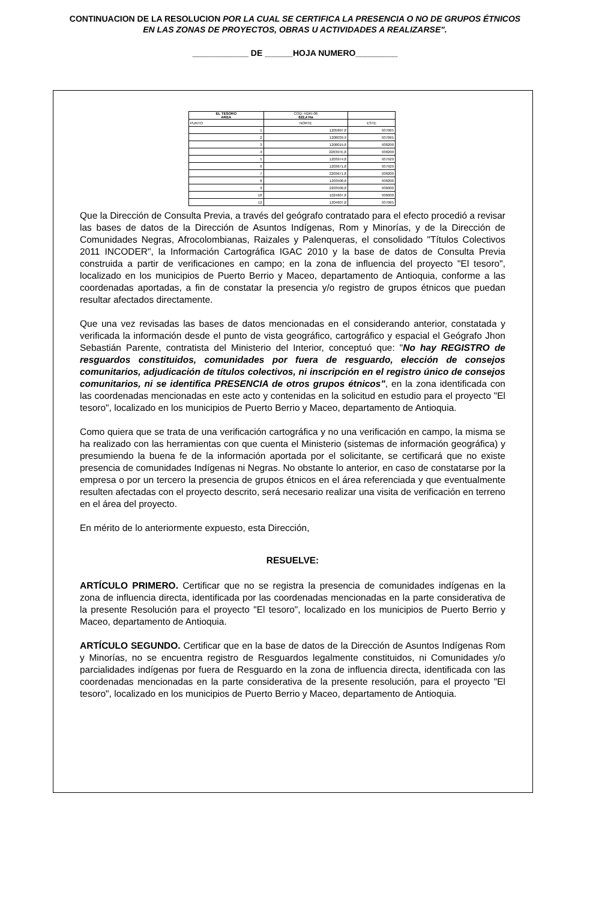CONTINUACION DE LA RESOLUCION POR LA CUAL SE CERTIFICA LA PRESENCIA O NO DE GRUPOS ÉTNICOS EN LAS ZONAS DE PROYECTOS, OBRAS U ACTIVIDADES A REALIZARSE".
____________ DE ______HOJA NUMERO_________
| EL TESORO AREA | COD: HDKI-06 622,4 Ha | |
| PUNTO | NORTE | ESTE |
| 1 | 1205897,8 | 937065 |
| 2 | 1208039,9 | 937065 |
| 3 | 1208019,8 | 938200 |
| 4 | 220397E,8 | 938200 |
| 5 | 1203974,8 | 937929 |
| 6 | 1203671,8 | 937929 |
| 7 | 2203671,8 | 938200 |
| 8 | 1203500,8 | 938200 |
| 9 | 2203500,8 | 936000 |
| 18 | 1024607,8 | 936000 |
| 12 | 1204607,8 | 937065 |
Que la Dirección de Consulta Previa, a través del geógrafo contratado para el efecto procedió a revisar las bases de datos de la Dirección de Asuntos Indígenas, Rom y Minorías, y de la Dirección de Comunidades Negras, Afrocolombianas, Raizales y Palenqueras, el consolidado "Títulos Colectivos 2011 INCODER", la Información Cartográfica IGAC 2010 y la base de datos de Consulta Previa construida a partir de verificaciones en campo; en la zona de influencia del proyecto "El tesoro", localizado en los municipios de Puerto Berrio y Maceo, departamento de Antioquia, conforme a las coordenadas aportadas, a fin de constatar la presencia y/o registro de grupos étnicos que puedan resultar afectados directamente.
Que una vez revisadas las bases de datos mencionadas en el considerando anterior, constatada y verificada la información desde el punto de vista geográfico, cartográfico y espacial el Geógrafo Jhon Sebastián Parente, contratista del Ministerio del Interior, conceptuó que: "No hay REGISTRO de resguardos constituidos, comunidades por fuera de resguardo, elección de consejos comunitarios, adjudicación de títulos colectivos, ni inscripción en el registro único de consejos comunitarios, ni se identifica PRESENCIA de otros grupos étnicos", en la zona identificada con las coordenadas mencionadas en este acto y contenidas en la solicitud en estudio para el proyecto "El tesoro", localizado en los municipios de Puerto Berrio y Maceo, departamento de Antioquia.
Como quiera que se trata de una verificación cartográfica y no una verificación en campo, la misma se ha realizado con las herramientas con que cuenta el Ministerio (sistemas de información geográfica) y presumiendo la buena fe de la información aportada por el solicitante, se certificará que no existe presencia de comunidades Indígenas ni Negras. No obstante lo anterior, en caso de constatarse por la empresa o por un tercero la presencia de grupos étnicos en el área referenciada y que eventualmente resulten afectadas con el proyecto descrito, será necesario realizar una visita de verificación en terreno en el área del proyecto.
En mérito de lo anteriormente expuesto, esta Dirección,
RESUELVE:
ARTÍCULO PRIMERO. Certificar que no se registra la presencia de comunidades indígenas en la zona de influencia directa, identificada por las coordenadas mencionadas en la parte considerativa de la presente Resolución para el proyecto "El tesoro", localizado en los municipios de Puerto Berrio y Maceo, departamento de Antioquia.
ARTÍCULO SEGUNDO. Certificar que en la base de datos de la Dirección de Asuntos Indígenas Rom y Minorías, no se encuentra registro de Resguardos legalmente constituidos, ni Comunidades y/o parcialidades indígenas por fuera de Resguardo en la zona de influencia directa, identificada con las coordenadas mencionadas en la parte considerativa de la presente resolución, para el proyecto "El tesoro", localizado en los municipios de Puerto Berrio y Maceo, departamento de Antioquia.